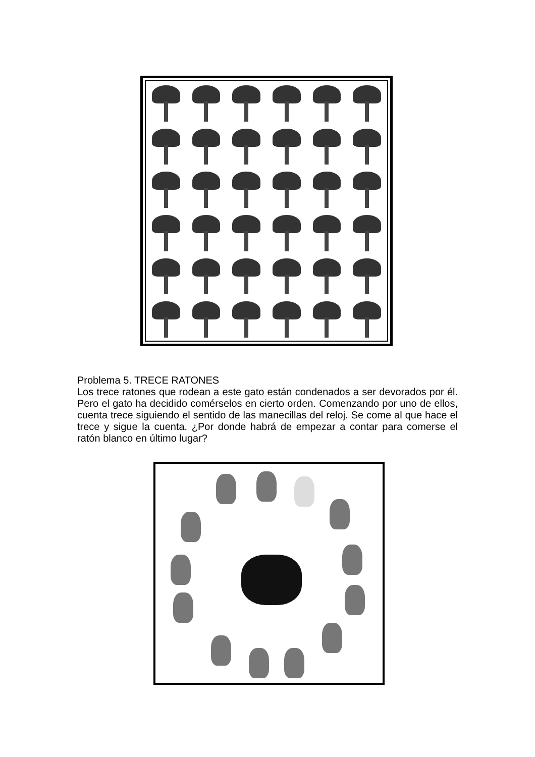Problema 5. TRECE RATONES
Los trece ratones que rodean a este gato están condenados a ser devorados por él. Pero el gato ha decidido comérselos en cierto orden. Comenzando por uno de ellos, cuenta trece siguiendo el sentido de las manecillas del reloj. Se come al que hace el trece y sigue la cuenta. ¿Por donde habrá de empezar a contar para comerse el ratón blanco en último lugar?